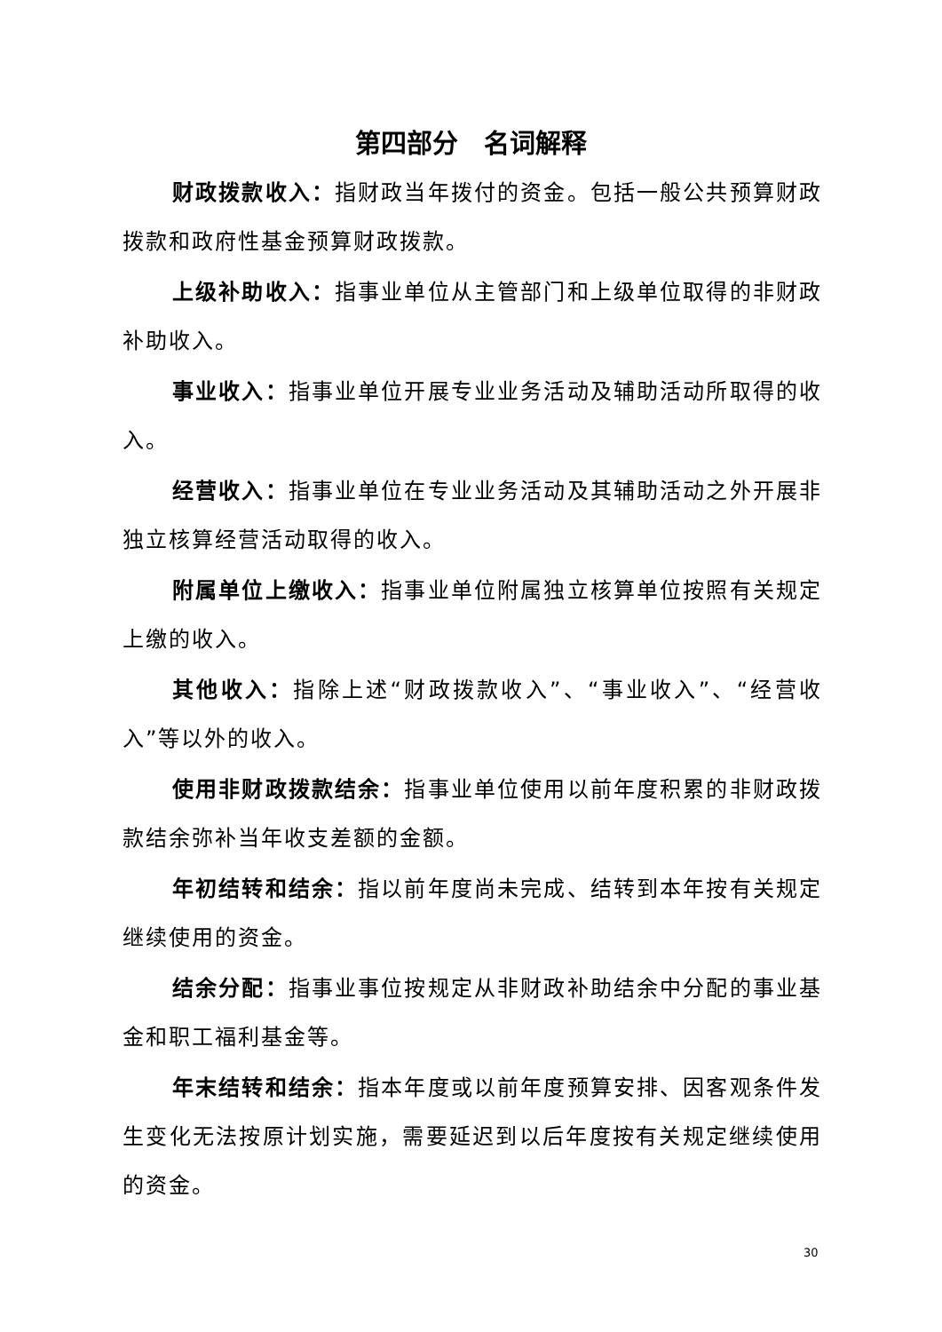第四部分　名词解释
财政拨款收入：指财政当年拨付的资金。包括一般公共预算财政拨款和政府性基金预算财政拨款。
上级补助收入：指事业单位从主管部门和上级单位取得的非财政补助收入。
事业收入：指事业单位开展专业业务活动及辅助活动所取得的收入。
经营收入：指事业单位在专业业务活动及其辅助活动之外开展非独立核算经营活动取得的收入。
附属单位上缴收入：指事业单位附属独立核算单位按照有关规定上缴的收入。
其他收入：指除上述“财政拨款收入”、“事业收入”、“经营收入”等以外的收入。
使用非财政拨款结余：指事业单位使用以前年度积累的非财政拨款结余弥补当年收支差额的金额。
年初结转和结余：指以前年度尚未完成、结转到本年按有关规定继续使用的资金。
结余分配：指事业事位按规定从非财政补助结余中分配的事业基金和职工福利基金等。
年末结转和结余：指本年度或以前年度预算安排、因客观条件发生变化无法按原计划实施，需要延迟到以后年度按有关规定继续使用的资金。
30